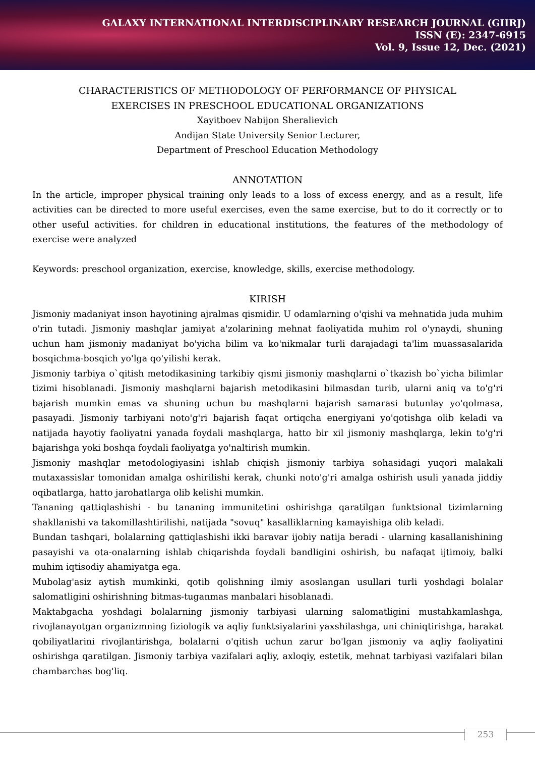GALAXY INTERNATIONAL INTERDISCIPLINARY RESEARCH JOURNAL (GIIRJ)
ISSN (E): 2347-6915
Vol. 9, Issue 12, Dec. (2021)
CHARACTERISTICS OF METHODOLOGY OF PERFORMANCE OF PHYSICAL
EXERCISES IN PRESCHOOL EDUCATIONAL ORGANIZATIONS
Xayitboev Nabijon Sheralievich
Andijan State University Senior Lecturer,
Department of Preschool Education Methodology
ANNOTATION
In the article, improper physical training only leads to a loss of excess energy, and as a result, life activities can be directed to more useful exercises, even the same exercise, but to do it correctly or to other useful activities. for children in educational institutions, the features of the methodology of exercise were analyzed
Keywords: preschool organization, exercise, knowledge, skills, exercise methodology.
KIRISH
Jismoniy madaniyat inson hayotining ajralmas qismidir. U odamlarning o'qishi va mehnatida juda muhim o'rin tutadi. Jismoniy mashqlar jamiyat a'zolarining mehnat faoliyatida muhim rol o'ynaydi, shuning uchun ham jismoniy madaniyat bo'yicha bilim va ko'nikmalar turli darajadagi ta'lim muassasalarida bosqichma-bosqich yo'lga qo'yilishi kerak.
Jismoniy tarbiya o`qitish metodikasining tarkibiy qismi jismoniy mashqlarni o`tkazish bo`yicha bilimlar tizimi hisoblanadi. Jismoniy mashqlarni bajarish metodikasini bilmasdan turib, ularni aniq va to'g'ri bajarish mumkin emas va shuning uchun bu mashqlarni bajarish samarasi butunlay yo'qolmasa, pasayadi. Jismoniy tarbiyani noto'g'ri bajarish faqat ortiqcha energiyani yo'qotishga olib keladi va natijada hayotiy faoliyatni yanada foydali mashqlarga, hatto bir xil jismoniy mashqlarga, lekin to'g'ri bajarishga yoki boshqa foydali faoliyatga yo'naltirish mumkin.
Jismoniy mashqlar metodologiyasini ishlab chiqish jismoniy tarbiya sohasidagi yuqori malakali mutaxassislar tomonidan amalga oshirilishi kerak, chunki noto'g'ri amalga oshirish usuli yanada jiddiy oqibatlarga, hatto jarohatlarga olib kelishi mumkin.
Tananing qattiqlashishi - bu tananing immunitetini oshirishga qaratilgan funktsional tizimlarning shakllanishi va takomillashtirilishi, natijada "sovuq" kasalliklarning kamayishiga olib keladi.
Bundan tashqari, bolalarning qattiqlashishi ikki baravar ijobiy natija beradi - ularning kasallanishining pasayishi va ota-onalarning ishlab chiqarishda foydali bandligini oshirish, bu nafaqat ijtimoiy, balki muhim iqtisodiy ahamiyatga ega.
Mubolag'asiz aytish mumkinki, qotib qolishning ilmiy asoslangan usullari turli yoshdagi bolalar salomatligini oshirishning bitmas-tuganmas manbalari hisoblanadi.
Maktabgacha yoshdagi bolalarning jismoniy tarbiyasi ularning salomatligini mustahkamlashga, rivojlanayotgan organizmning fiziologik va aqliy funktsiyalarini yaxshilashga, uni chiniqtirishga, harakat qobiliyatlarini rivojlantirishga, bolalarni o'qitish uchun zarur bo'lgan jismoniy va aqliy faoliyatini oshirishga qaratilgan. Jismoniy tarbiya vazifalari aqliy, axloqiy, estetik, mehnat tarbiyasi vazifalari bilan chambarchas bog'liq.
253